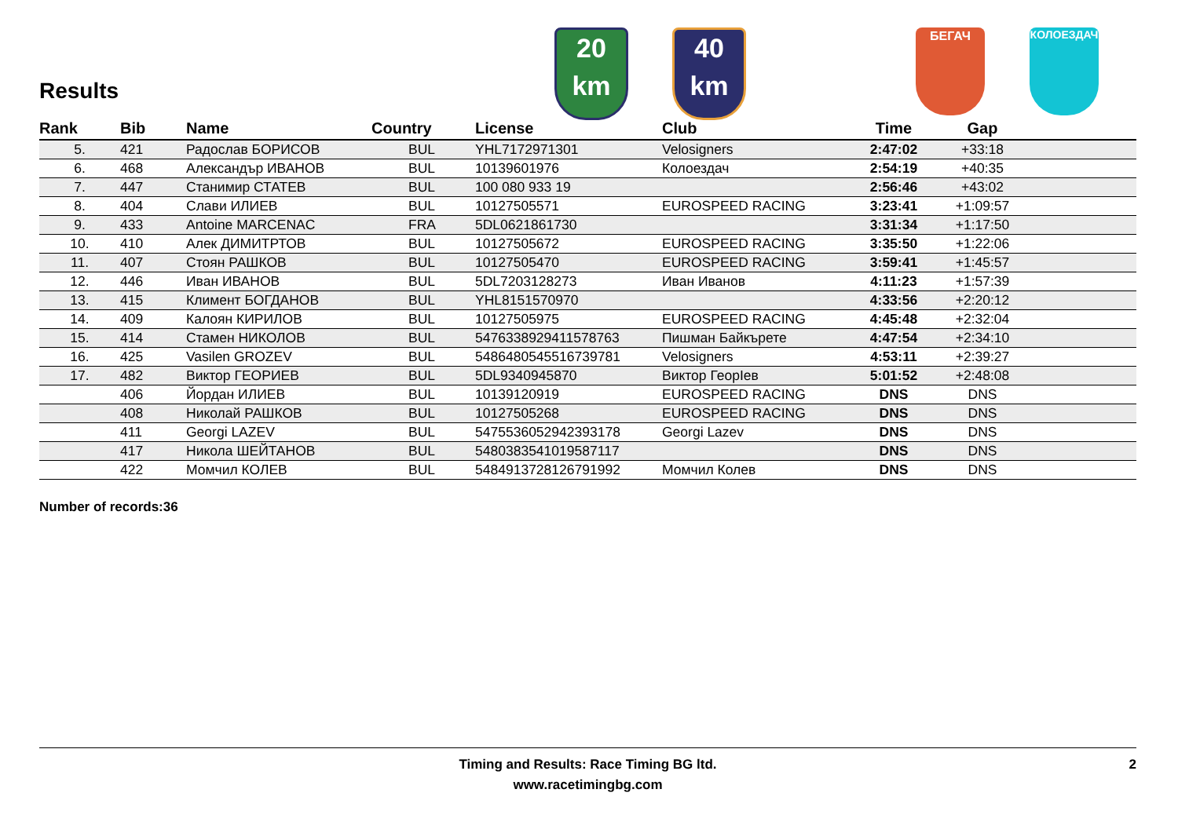Results
20
km
40
km
БЕГАЧ КОЛОЕЗДАЧ
| Rank | Bib | Name | Country | License | Club | Time | Gap | |
| --- | --- | --- | --- | --- | --- | --- | --- | --- |
| 5. | 421 | Радослав БОРИСОВ | BUL | YHL7172971301 | Velosigners | 2:47:02 | +33:18 | |
| 6. | 468 | Александър ИВАНОВ | BUL | 10139601976 | Колоездач | 2:54:19 | +40:35 | |
| 7. | 447 | Станимир СТАТЕВ | BUL | 100 080 933 19 | | 2:56:46 | +43:02 | |
| 8. | 404 | Слави ИЛИЕВ | BUL | 10127505571 | EUROSPEED RACING | 3:23:41 | +1:09:57 | |
| 9. | 433 | Antoine MARCENAC | FRA | 5DL0621861730 | | 3:31:34 | +1:17:50 | |
| 10. | 410 | Алек ДИМИТРТОВ | BUL | 10127505672 | EUROSPEED RACING | 3:35:50 | +1:22:06 | |
| 11. | 407 | Стоян РАШКОВ | BUL | 10127505470 | EUROSPEED RACING | 3:59:41 | +1:45:57 | |
| 12. | 446 | Иван ИВАНОВ | BUL | 5DL7203128273 | Иван Иванов | 4:11:23 | +1:57:39 | |
| 13. | 415 | Климент БОГДАНОВ | BUL | YHL8151570970 | | 4:33:56 | +2:20:12 | |
| 14. | 409 | Калоян КИРИЛОВ | BUL | 10127505975 | EUROSPEED RACING | 4:45:48 | +2:32:04 | |
| 15. | 414 | Стамен НИКОЛОВ | BUL | 5476338929411578763 | Пишман Байкърете | 4:47:54 | +2:34:10 | |
| 16. | 425 | Vasilen GROZEV | BUL | 5486480545516739781 | Velosigners | 4:53:11 | +2:39:27 | |
| 17. | 482 | Виктор ГЕОРИЕВ | BUL | 5DL9340945870 | Виктор ГеорIев | 5:01:52 | +2:48:08 | |
| | 406 | Йордан ИЛИЕВ | BUL | 10139120919 | EUROSPEED RACING | DNS | DNS | |
| | 408 | Николай РАШКОВ | BUL | 10127505268 | EUROSPEED RACING | DNS | DNS | |
| | 411 | Georgi LAZEV | BUL | 5475536052942393178 | Georgi Lazev | DNS | DNS | |
| | 417 | Никола ШЕЙТАНОВ | BUL | 5480383541019587117 | | DNS | DNS | |
| | 422 | Момчил КОЛЕВ | BUL | 5484913728126791992 | Момчил Колев | DNS | DNS | |
Number of records:36
Timing and Results: Race Timing BG ltd.
www.racetimingbg.com
2